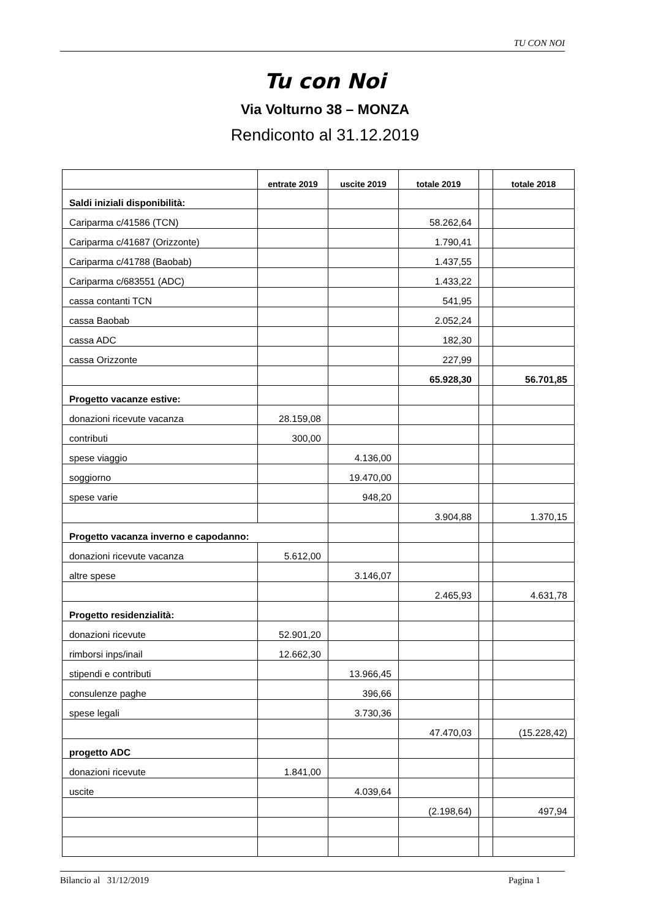TU CON NOI
Tu con Noi
Via Volturno 38 – MONZA
Rendiconto al 31.12.2019
| | entrate 2019 | uscite 2019 | totale 2019 | | totale 2018 |
| --- | --- | --- | --- | --- | --- |
| Saldi iniziali disponibilità: | | | | | |
| Cariparma c/41586 (TCN) | | | 58.262,64 | | |
| Cariparma c/41687 (Orizzonte) | | | 1.790,41 | | |
| Cariparma c/41788 (Baobab) | | | 1.437,55 | | |
| Cariparma c/683551 (ADC) | | | 1.433,22 | | |
| cassa contanti TCN | | | 541,95 | | |
| cassa Baobab | | | 2.052,24 | | |
| cassa ADC | | | 182,30 | | |
| cassa Orizzonte | | | 227,99 | | |
| | | | 65.928,30 | | 56.701,85 |
| Progetto vacanze estive: | | | | | |
| donazioni ricevute vacanza | 28.159,08 | | | | |
| contributi | 300,00 | | | | |
| spese viaggio | | 4.136,00 | | | |
| soggiorno | | 19.470,00 | | | |
| spese varie | | 948,20 | | | |
| | | | 3.904,88 | | 1.370,15 |
| Progetto vacanza inverno e capodanno: | | | | | |
| donazioni ricevute vacanza | 5.612,00 | | | | |
| altre spese | | 3.146,07 | | | |
| | | | 2.465,93 | | 4.631,78 |
| Progetto residenzialità: | | | | | |
| donazioni ricevute | 52.901,20 | | | | |
| rimborsi inps/inail | 12.662,30 | | | | |
| stipendi e contributi | | 13.966,45 | | | |
| consulenze paghe | | 396,66 | | | |
| spese legali | | 3.730,36 | | | |
| | | | 47.470,03 | | (15.228,42) |
| progetto ADC | | | | | |
| donazioni ricevute | 1.841,00 | | | | |
| uscite | | 4.039,64 | | | |
| | | | (2.198,64) | | 497,94 |
Bilancio al 31/12/2019 Pagina 1